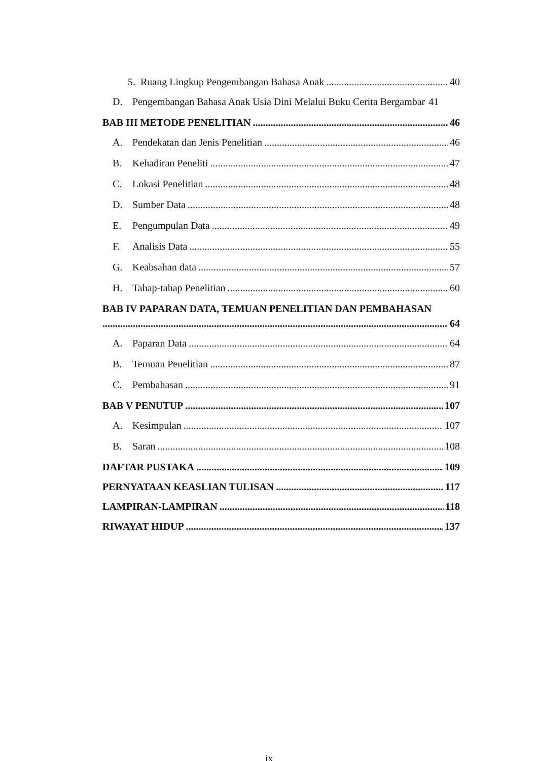5. Ruang Lingkup Pengembangan Bahasa Anak 40
D. Pengembangan Bahasa Anak Usia Dini Melalui Buku Cerita Bergambar 41
BAB III METODE PENELITIAN 46
A. Pendekatan dan Jenis Penelitian 46
B. Kehadiran Peneliti 47
C. Lokasi Penelitian 48
D. Sumber Data 48
E. Pengumpulan Data 49
F. Analisis Data 55
G. Keabsahan data 57
H. Tahap-tahap Penelitian 60
BAB IV PAPARAN DATA, TEMUAN PENELITIAN DAN PEMBAHASAN
64
A. Paparan Data 64
B. Temuan Penelitian 87
C. Pembahasan 91
BAB V PENUTUP 107
A. Kesimpulan 107
B. Saran 108
DAFTAR PUSTAKA 109
PERNYATAAN KEASLIAN TULISAN 117
LAMPIRAN-LAMPIRAN 118
RIWAYAT HIDUP 137
ix